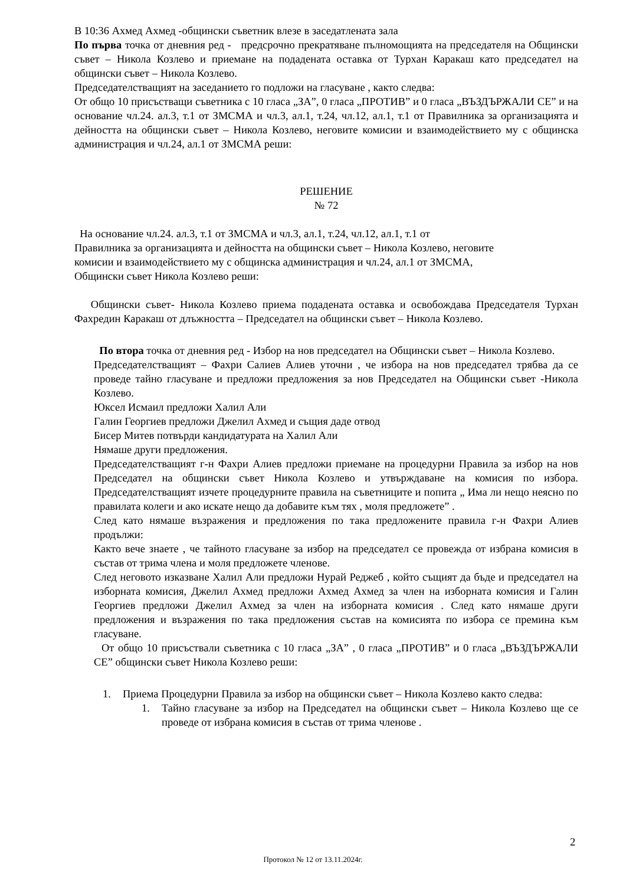В 10:36 Ахмед Ахмед -общински съветник влезе в заседатлената зала
По първа точка от дневния ред - предсрочно прекратяване пълномощията на председателя на Общински съвет – Никола Козлево и приемане на подадената оставка от Турхан Каракаш като председател на общински съвет – Никола Козлево.
Председателстващият на заседанието го подложи на гласуване , както следва:
От общо 10 присъстващи съветника с 10 гласа „ЗА”, 0 гласа „ПРОТИВ” и 0 гласа „ВЪЗДЪРЖАЛИ СЕ” и на основание чл.24. ал.3, т.1 от ЗМСМА и чл.3, ал.1, т.24, чл.12, ал.1, т.1 от Правилника за организацията и дейността на общински съвет – Никола Козлево, неговите комисии и взаимодействието му с общинска администрация и чл.24, ал.1 от ЗМСМА реши:
РЕШЕНИЕ
№ 72
На основание чл.24. ал.3, т.1 от ЗМСМА и чл.3, ал.1, т.24, чл.12, ал.1, т.1 от
Правилника за организацията и дейността на общински съвет – Никола Козлево, неговите
комисии и взаимодействието му с общинска администрация и чл.24, ал.1 от ЗМСМА,
Общински съвет Никола Козлево реши:
Общински съвет- Никола Козлево приема подадената оставка и освобождава Председателя Турхан Фахредин Каракаш от длъжността – Председател на общински съвет – Никола Козлево.
По втора точка от дневния ред - Избор на нов председател на Общински съвет – Никола Козлево.
Председателстващият – Фахри Салиев Алиев уточни , че избора на нов председател трябва да се проведе тайно гласуване и предложи предложения за нов Председател на Общински съвет -Никола Козлево.
Юксел Исмаил предложи Халил Али
Галин Георгиев предложи Джелил Ахмед и същия даде отвод
Бисер Митев потвърди кандидатурата на Халил Али
Нямаше други предложения.
Председателстващият г-н Фахри Алиев предложи приемане на процедурни Правила за избор на нов Председател на общински съвет Никола Козлево и утвърждаване на комисия по избора. Председателстващият изчете процедурните правила на съветниците и попита „ Има ли нещо неясно по правилата колеги и ако искате нещо да добавите към тях , моля предложете” .
След като нямаше възражения и предложения по така предложените правила г-н Фахри Алиев продължи:
Както вече знаете , че тайното гласуване за избор на председател се провежда от избрана комисия в състав от трима члена и моля предложете членове.
След неговото изказване Халил Али предложи Нурай Реджеб , който същият да бъде и председател на изборната комисия, Джелил Ахмед предложи Ахмед Ахмед за член на изборната комисия и Галин Георгиев предложи Джелил Ахмед за член на изборната комисия . След като нямаше други предложения и възражения по така предложения състав на комисията по избора се премина към гласуване.
От общо 10 присъствали съветника с 10 гласа „ЗА” , 0 гласа „ПРОТИВ” и 0 гласа „ВЪЗДЪРЖАЛИ СЕ” общински съвет Никола Козлево реши:
1. Приема Процедурни Правила за избор на общински съвет – Никола Козлево както следва:
1. Тайно гласуване за избор на Председател на общински съвет – Никола Козлево ще се проведе от избрана комисия в състав от трима членове .
2
Протокол № 12 от 13.11.2024г.